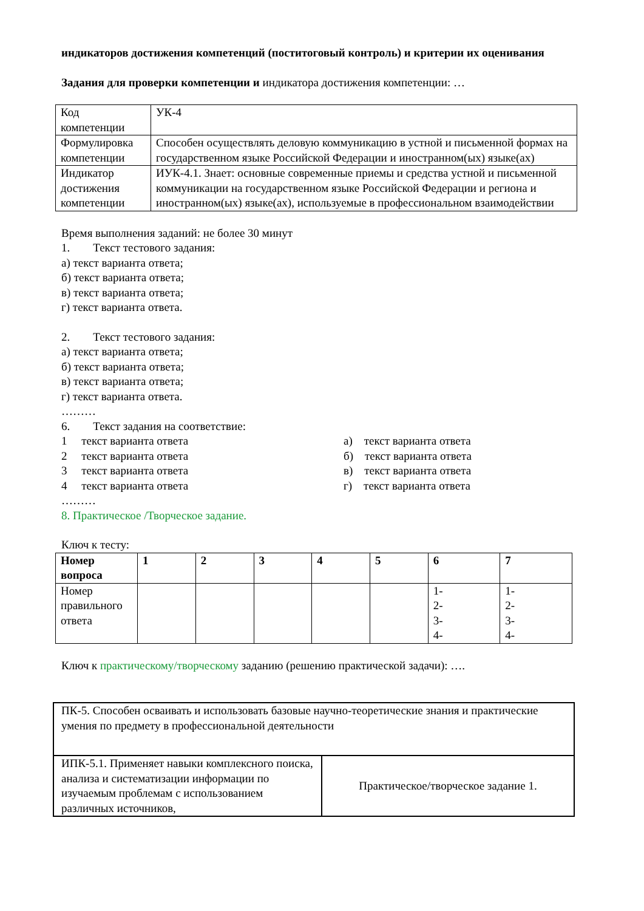индикаторов достижения компетенций (поститоговый контроль) и критерии их оценивания
Задания для проверки компетенции и индикатора достижения компетенции: …
| Код компетенции | УК-4 |
| Формулировка компетенции | Способен осуществлять деловую коммуникацию в устной и письменной формах на государственном языке Российской Федерации и иностранном(ых) языке(ах) |
| Индикатор достижения компетенции | ИУК-4.1. Знает: основные современные приемы и средства устной и письменной коммуникации на государственном языке Российской Федерации и региона и иностранном(ых) языке(ах), используемые в профессиональном взаимодействии |
Время выполнения заданий: не более 30 минут
1. Текст тестового задания:
а) текст варианта ответа;
б) текст варианта ответа;
в) текст варианта ответа;
г) текст варианта ответа.
2. Текст тестового задания:
а) текст варианта ответа;
б) текст варианта ответа;
в) текст варианта ответа;
г) текст варианта ответа.
………
6. Текст задания на соответствие:
1 текст варианта ответа
2 текст варианта ответа
3 текст варианта ответа
4 текст варианта ответа
а) текст варианта ответа
б) текст варианта ответа
в) текст варианта ответа
г) текст варианта ответа
………
8. Практическое /Творческое задание.
Ключ к тесту:
| Номер вопроса | 1 | 2 | 3 | 4 | 5 | 6 | 7 |
| Номер правильного ответа | | | | | | 1- 2- 3- 4- | 1- 2- 3- 4- |
Ключ к практическому/творческому заданию (решению практической задачи): ….
| ПК-5. Способен осваивать и использовать базовые научно-теоретические знания и практические умения по предмету в профессиональной деятельности | |
| ИПК-5.1. Применяет навыки комплексного поиска, анализа и систематизации информации по изучаемым проблемам с использованием различных источников, | Практическое/творческое задание 1. |